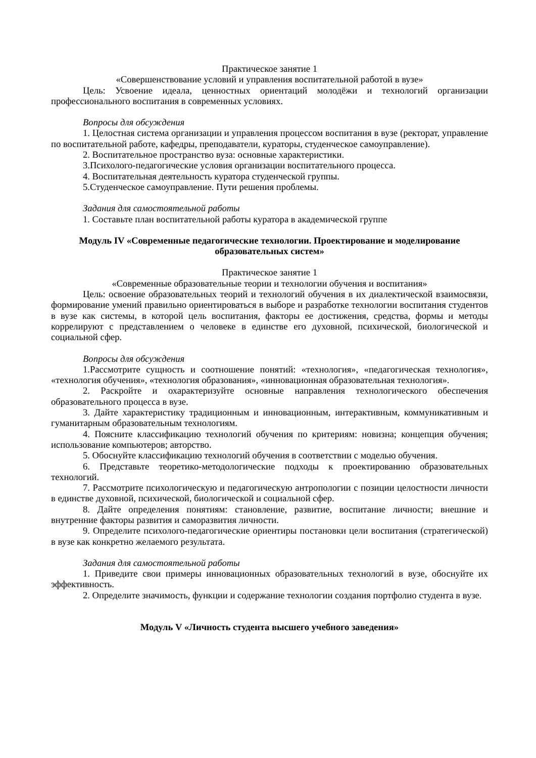Практическое занятие 1
«Совершенствование условий и управления воспитательной работой в вузе»
Цель: Усвоение идеала, ценностных ориентаций молодёжи и технологий организации профессионального воспитания в современных условиях.
Вопросы для обсуждения
1. Целостная система организации и управления процессом воспитания в вузе (ректорат, управление по воспитательной работе, кафедры, преподаватели, кураторы, студенческое самоуправление).
2. Воспитательное пространство вуза: основные характеристики.
3.Психолого-педагогические условия организации воспитательного процесса.
4. Воспитательная деятельность куратора студенческой группы.
5.Студенческое самоуправление. Пути решения проблемы.
Задания для самостоятельной работы
1. Составьте план воспитательной работы куратора в академической группе
Модуль IV «Современные педагогические технологии. Проектирование и моделирование образовательных систем»
Практическое занятие 1
«Современные образовательные теории и технологии обучения и воспитания»
Цель: освоение образовательных теорий и технологий обучения в их диалектической взаимосвязи, формирование умений правильно ориентироваться в выборе и разработке технологии воспитания студентов в вузе как системы, в которой цель воспитания, факторы ее достижения, средства, формы и методы коррелируют с представлением о человеке в единстве его духовной, психической, биологической и социальной сфер.
Вопросы для обсуждения
1.Рассмотрите сущность и соотношение понятий: «технология», «педагогическая технология», «технология обучения», «технология образования», «инновационная образовательная технология».
2. Раскройте и охарактеризуйте основные направления технологического обеспечения образовательного процесса в вузе.
3. Дайте характеристику традиционным и инновационным, интерактивным, коммуникативным и гуманитарным образовательным технологиям.
4. Поясните классификацию технологий обучения по критериям: новизна; концепция обучения; использование компьютеров; авторство.
5. Обоснуйте классификацию технологий обучения в соответствии с моделью обучения.
6. Представьте теоретико-методологические подходы к проектированию образовательных технологий.
7. Рассмотрите психологическую и педагогическую антропологии с позиции целостности личности в единстве духовной, психической, биологической и социальной сфер.
8. Дайте определения понятиям: становление, развитие, воспитание личности; внешние и внутренние факторы развития и саморазвития личности.
9. Определите психолого-педагогические ориентиры постановки цели воспитания (стратегической) в вузе как конкретно желаемого результата.
Задания для самостоятельной работы
1. Приведите свои примеры инновационных образовательных технологий в вузе, обоснуйте их эффективность.
2. Определите значимость, функции и содержание технологии создания портфолио студента в вузе.
Модуль V «Личность студента высшего учебного заведения»